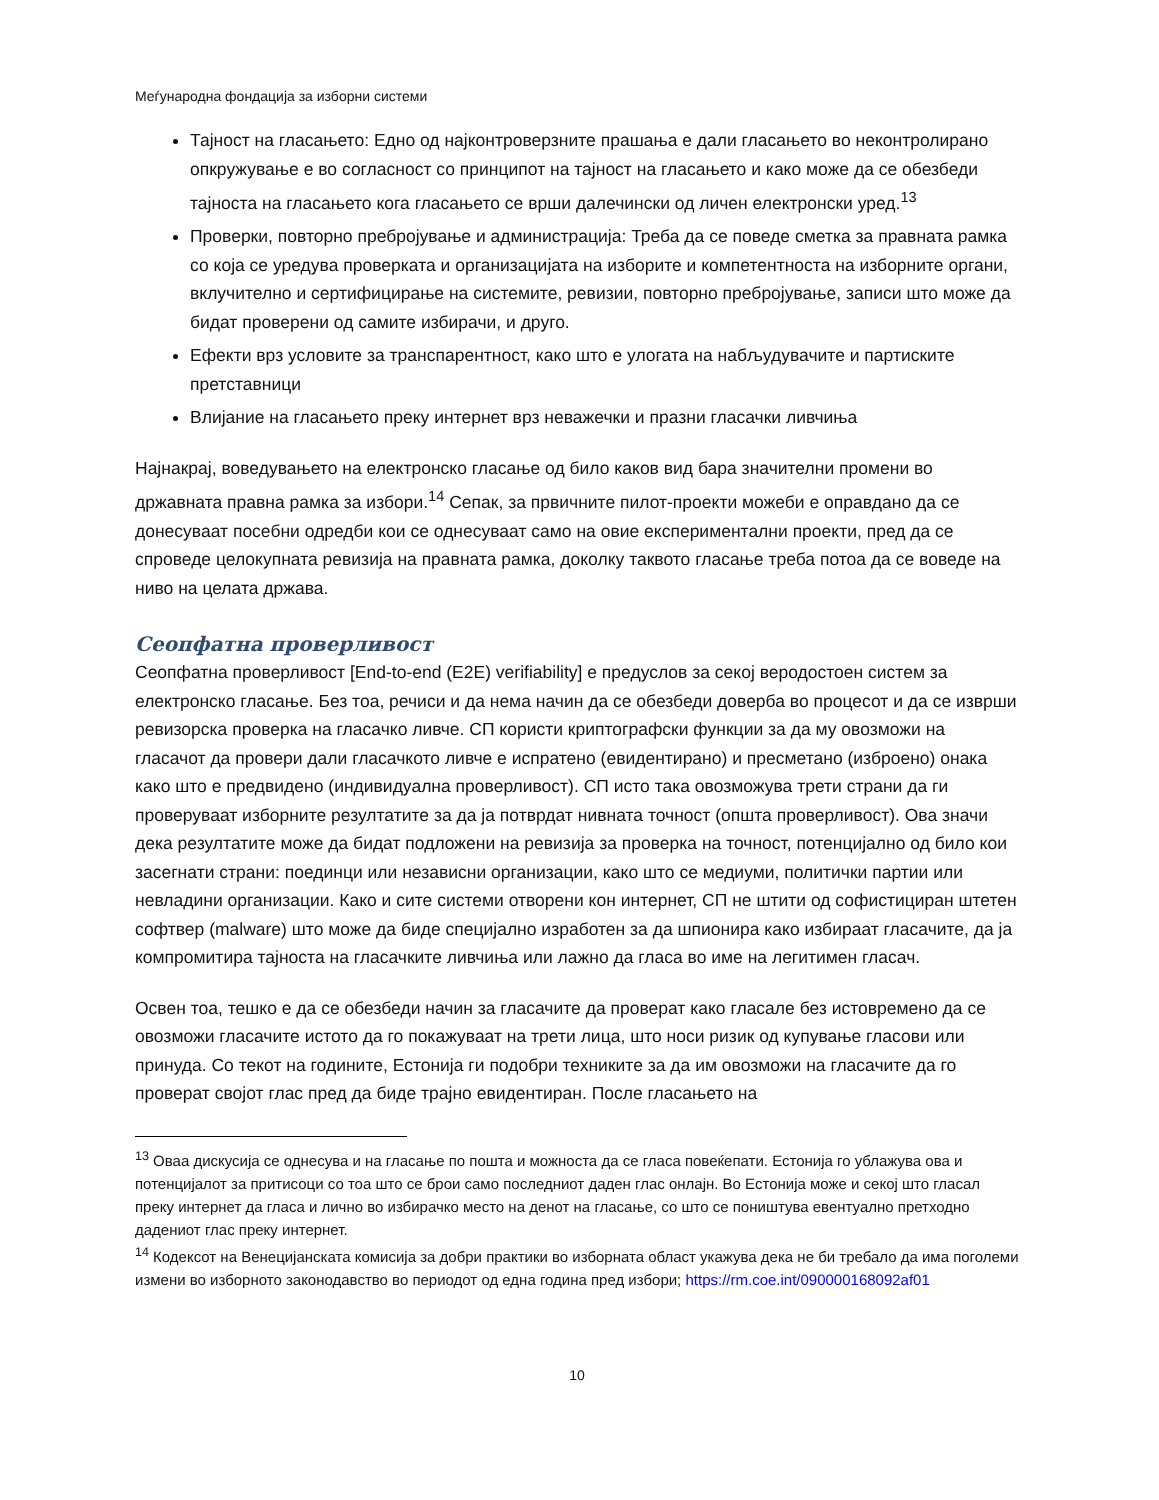Меѓународна фондација за изборни системи
Тајност на гласањето: Едно од најконтроверзните прашања е дали гласањето во неконтролирано опкружување е во согласност со принципот на тајност на гласањето и како може да се обезбеди тајноста на гласањето кога гласањето се врши далечински од личен електронски уред.<sup>13</sup>
Проверки, повторно пребројување и администрација: Треба да се поведе сметка за правната рамка со која се уредува проверката и организацијата на изборите и компетентноста на изборните органи, вклучително и сертифицирање на системите, ревизии, повторно пребројување, записи што може да бидат проверени од самите избирачи, и друго.
Ефекти врз условите за транспарентност, како што е улогата на набљудувачите и партиските претставници
Влијание на гласањето преку интернет врз неважечки и празни гласачки ливчиња
Најнакрај, воведувањето на електронско гласање од било каков вид бара значителни промени во државната правна рамка за избори.<sup>14</sup> Сепак, за првичните пилот-проекти можеби е оправдано да се донесуваат посебни одредби кои се однесуваат само на овие експериментални проекти, пред да се спроведе целокупната ревизија на правната рамка, доколку таквото гласање треба потоа да се воведе на ниво на целата држава.
Сеопфатна проверливост
Сеопфатна проверливост [End-to-end (E2E) verifiability] е предуслов за секој веродостоен систем за електронско гласање. Без тоа, речиси и да нема начин да се обезбеди доверба во процесот и да се изврши ревизорска проверка на гласачко ливче. СП користи криптографски функции за да му овозможи на гласачот да провери дали гласачкото ливче е испратено (евидентирано) и пресметано (изброено) онака како што е предвидено (индивидуална проверливост). СП исто така овозможува трети страни да ги проверуваат изборните резултатите за да ја потврдат нивната точност (општа проверливост). Ова значи дека резултатите може да бидат подложени на ревизија за проверка на точност, потенцијално од било кои засегнати страни: поединци или независни организации, како што се медиуми, политички партии или невладини организации. Како и сите системи отворени кон интернет, СП не штити од софистициран штетен софтвер (malware) што може да биде специјално изработен за да шпионира како избираат гласачите, да ја компромитира тајноста на гласачките ливчиња или лажно да гласа во име на легитимен гласач.
Освен тоа, тешко е да се обезбеди начин за гласачите да проверат како гласале без истовремено да се овозможи гласачите истото да го покажуваат на трети лица, што носи ризик од купување гласови или принуда. Со текот на годините, Естонија ги подобри техниките за да им овозможи на гласачите да го проверат својот глас пред да биде трајно евидентиран. После гласањето на
<sup>13</sup> Оваа дискусија се однесува и на гласање по пошта и можноста да се гласа повеќепати. Естонија го ублажува ова и потенцијалот за притисоци со тоа што се брои само последниот даден глас онлајн. Во Естонија може и секој што гласал преку интернет да гласа и лично во избирачко место на денот на гласање, со што се поништува евентуално претходно дадениот глас преку интернет.
<sup>14</sup> Кодексот на Венецијанската комисија за добри практики во изборната област укажува дека не би требало да има поголеми измени во изборното законодавство во периодот од една година пред избори; https://rm.coe.int/090000168092af01
10